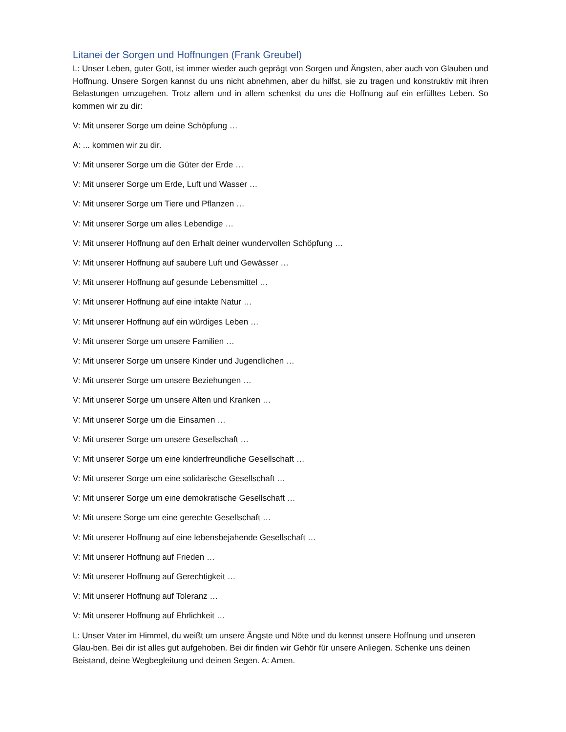Litanei der Sorgen und Hoffnungen (Frank Greubel)
L: Unser Leben, guter Gott, ist immer wieder auch geprägt von Sorgen und Ängsten, aber auch von Glauben und Hoffnung. Unsere Sorgen kannst du uns nicht abnehmen, aber du hilfst, sie zu tragen und konstruktiv mit ihren Belastungen umzugehen. Trotz allem und in allem schenkst du uns die Hoffnung auf ein erfülltes Leben. So kommen wir zu dir:
V: Mit unserer Sorge um deine Schöpfung …
A: ... kommen wir zu dir.
V: Mit unserer Sorge um die Güter der Erde …
V: Mit unserer Sorge um Erde, Luft und Wasser …
V: Mit unserer Sorge um Tiere und Pflanzen …
V: Mit unserer Sorge um alles Lebendige …
V: Mit unserer Hoffnung auf den Erhalt deiner wundervollen Schöpfung …
V: Mit unserer Hoffnung auf saubere Luft und Gewässer …
V: Mit unserer Hoffnung auf gesunde Lebensmittel …
V: Mit unserer Hoffnung auf eine intakte Natur …
V: Mit unserer Hoffnung auf ein würdiges Leben …
V: Mit unserer Sorge um unsere Familien …
V: Mit unserer Sorge um unsere Kinder und Jugendlichen …
V: Mit unserer Sorge um unsere Beziehungen …
V: Mit unserer Sorge um unsere Alten und Kranken …
V: Mit unserer Sorge um die Einsamen …
V: Mit unserer Sorge um unsere Gesellschaft …
V: Mit unserer Sorge um eine kinderfreundliche Gesellschaft …
V: Mit unserer Sorge um eine solidarische Gesellschaft …
V: Mit unserer Sorge um eine demokratische Gesellschaft …
V: Mit unsere Sorge um eine gerechte Gesellschaft …
V: Mit unserer Hoffnung auf eine lebensbejahende Gesellschaft …
V: Mit unserer Hoffnung auf Frieden …
V: Mit unserer Hoffnung auf Gerechtigkeit …
V: Mit unserer Hoffnung auf Toleranz …
V: Mit unserer Hoffnung auf Ehrlichkeit …
L: Unser Vater im Himmel, du weißt um unsere Ängste und Nöte und du kennst unsere Hoffnung und unseren Glau-ben. Bei dir ist alles gut aufgehoben. Bei dir finden wir Gehör für unsere Anliegen. Schenke uns deinen Beistand, deine Wegbegleitung und deinen Segen. A: Amen.